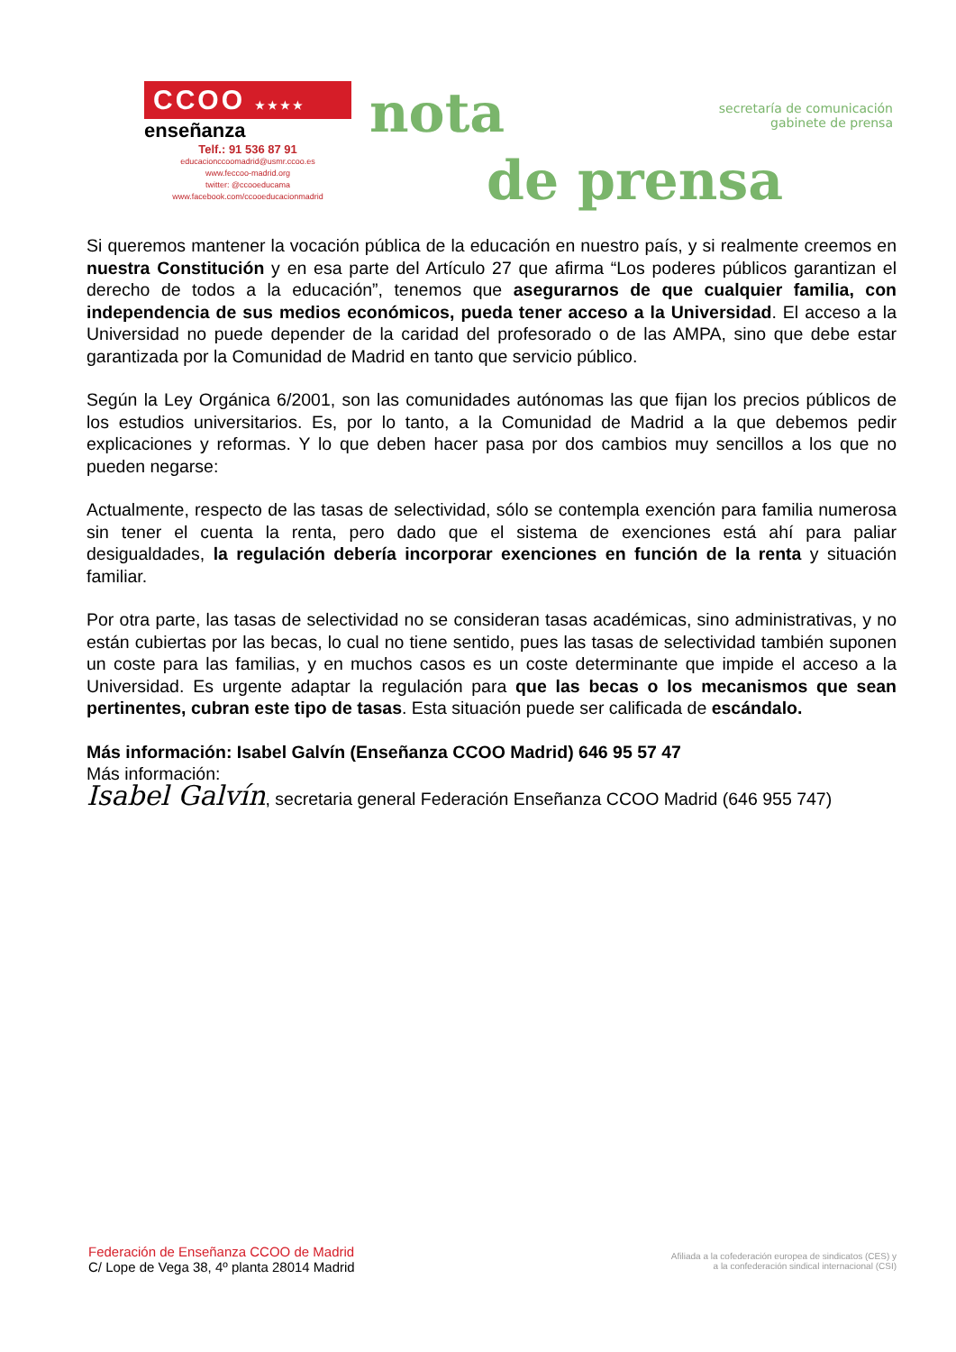CCOO ★★★★
enseñanza
Telf.: 91 536 87 91
educacionccoomadrid@usmr.ccoo.es
www.feccoo-madrid.org
twitter: @ccooeducama
www.facebook.com/ccooeducacionmadrid
nota
secretaría de comunicación
gabinete de prensa
de prensa
Si queremos mantener la vocación pública de la educación en nuestro país, y si realmente creemos en nuestra Constitución y en esa parte del Artículo 27 que afirma “Los poderes públicos garantizan el derecho de todos a la educación”, tenemos que asegurarnos de que cualquier familia, con independencia de sus medios económicos, pueda tener acceso a la Universidad. El acceso a la Universidad no puede depender de la caridad del profesorado o de las AMPA, sino que debe estar garantizada por la Comunidad de Madrid en tanto que servicio público.
Según la Ley Orgánica 6/2001, son las comunidades autónomas las que fijan los precios públicos de los estudios universitarios. Es, por lo tanto, a la Comunidad de Madrid a la que debemos pedir explicaciones y reformas. Y lo que deben hacer pasa por dos cambios muy sencillos a los que no pueden negarse:
Actualmente, respecto de las tasas de selectividad, sólo se contempla exención para familia numerosa sin tener el cuenta la renta, pero dado que el sistema de exenciones está ahí para paliar desigualdades, la regulación debería incorporar exenciones en función de la renta y situación familiar.
Por otra parte, las tasas de selectividad no se consideran tasas académicas, sino administrativas, y no están cubiertas por las becas, lo cual no tiene sentido, pues las tasas de selectividad también suponen un coste para las familias, y en muchos casos es un coste determinante que impide el acceso a la Universidad. Es urgente adaptar la regulación para que las becas o los mecanismos que sean pertinentes, cubran este tipo de tasas. Esta situación puede ser calificada de escándalo.
Más información: Isabel Galvín (Enseñanza CCOO Madrid) 646 95 57 47
Más información:
Isabel Galvín, secretaria general Federación Enseñanza CCOO Madrid (646 955 747)
Federación de Enseñanza CCOO de Madrid
C/ Lope de Vega 38, 4º planta 28014 Madrid
Afiliada a la cofederación europea de sindicatos (CES) y
a la confederación sindical internacional (CSI)